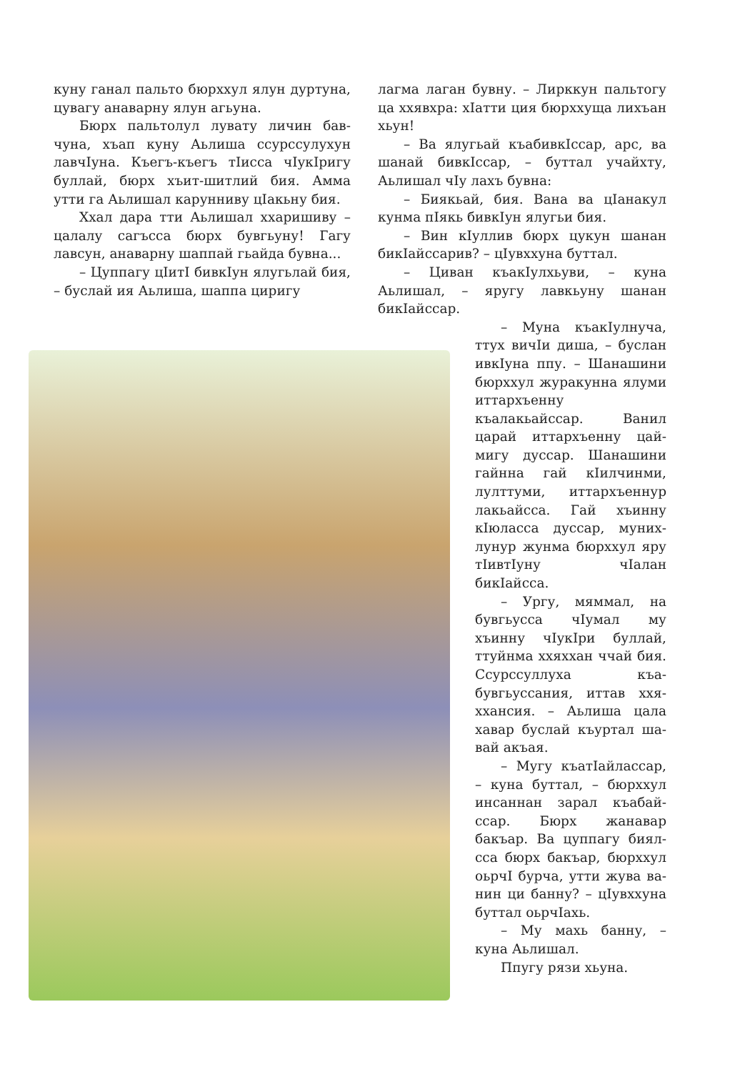куну ганал пальто бюрххул ялун дурту­на, цувагу анаварну ялун агьуна.
Бюрх пальтолул лувату личин бав­чуна, хъап куну Аьлиша ссурссулухун лавчӀуна. Къегъ-къегъ тӀисса чӀукӀригу буллай, бюрх хъит-шитлий бия. Амма утти га Аьлишал карунниву цӀакьну бия.
Ххал дара тти Аьлишал ххариши­ву – цалалу сагъсса бюрх бувгьуну! Гагу лавсун, анаварну шаппай гьайда бувна...
– Цуппагу цӀитӀ бивкӀун ялугьлай бия, – буслай ия Аьлиша, шаппа циригу
лагма лаган бувну. – Лирккун пальто­гу ца ххявхра: хӀатти ция бюрххуща лихъан хьун!
– Ва ялугьай къабивкӀссар, арс, ва шанай бивкӀссар, – буттал учайхту, Аьлишал чӀу лахъ бувна:
– Биякьай, бия. Вана ва цӀанакул кунма пӀякь бивкӀун ялугьи бия.
– Вин кӀуллив бюрх цукун шанан бикӀайссарив? – цӀувххуна буттал.
– Циван къакӀулхьуви, – куна Аьлишал, – яругу лавкьуну шанан бикӀайссар.
– Муна къакӀулнуча, ттух вичӀи диша, – бус­лан ивкӀуна ппу. – Ша­нашини бюрххул журакунна ялуми иттархъен­ну къалакьайссар. Ванил царай иттархъенну цай­мигу дуссар. Шанашини гайнна гай кӀилчинми, лулттуми, иттархъеннур лакьайсса. Гай хъинну кӀюласса дуссар, муних­лунур жунма бюрххул яру тӀивтӀуну чӀалан бикӀайсса.
– Ургу, мяммал, на бувгьусса чӀумал му хъинну чӀукӀри буллай, ттуйнма ххяххан ччай бия. Ссурссуллуха къа­бувгьуссания, иттав ххя­ххансия. – Аьлиша цала хавар буслай къуртал ша­вай акъая.
– Мугу къатӀайлассар, – куна буттал, – бюрххул инсаннан зарал къабай­ссар. Бюрх жанавар бакъар. Ва цуппагу биял­сса бюрх бакъар, бюрххул оьрчӀ бурча, утти жува ва­нин ци банну? – цӀувххуна буттал оьрчӀахь.
– Му махь банну, – куна Аьлишал.
Ппугу рязи хьуна.